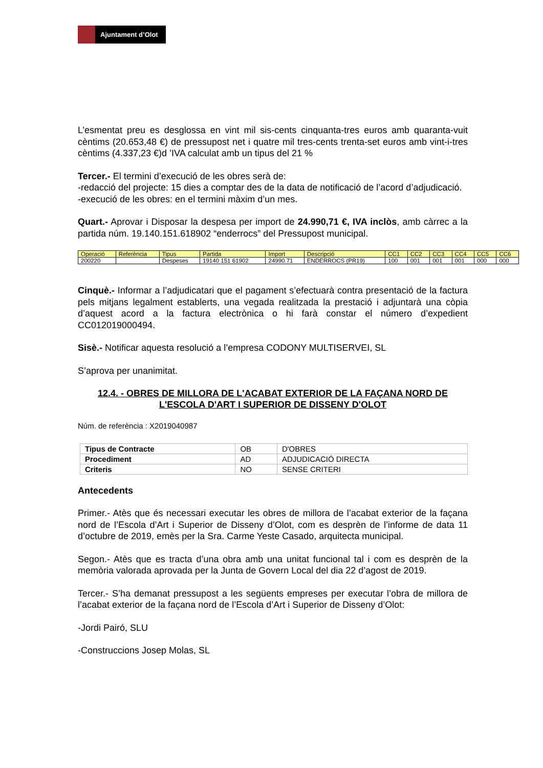Ajuntament d’Olot
L’esmentat preu es desglossa en vint mil sis-cents cinquanta-tres euros amb quaranta-vuit cèntims (20.653,48 €) de pressupost net i quatre mil tres-cents trenta-set euros amb vint-i-tres cèntims (4.337,23 €)d ’IVA calculat amb un tipus del 21 %
Tercer.- El termini d’execució de les obres serà de:
-redacció del projecte: 15 dies a comptar des de la data de notificació de l’acord d’adjudicació.
-execució de les obres: en el termini màxim d’un mes.
Quart.- Aprovar i Disposar la despesa per import de 24.990,71 €, IVA inclòs, amb càrrec a la partida núm. 19.140.151.618902 “enderrocs” del Pressupost municipal.
| Operació | Referència | Tipus | Partida | Import | Descripció | CC1 | CC2 | CC3 | CC4 | CC5 | CC6 |
| --- | --- | --- | --- | --- | --- | --- | --- | --- | --- | --- | --- |
| 200220 | | Despeses | 19140 151 61902 | 24990.71 | ENDERROCS (PR19) | 100 | 001 | 001 | 001 | 000 | 000 |
Cinquè.- Informar a l’adjudicatari que el pagament s’efectuarà contra presentació de la factura pels mitjans legalment establerts, una vegada realitzada la prestació i adjuntarà una còpia d’aquest acord a la factura electrònica o hi farà constar el número d’expedient CC012019000494.
Sisè.- Notificar aquesta resolució a l’empresa CODONY MULTISERVEI, SL
S’aprova per unanimitat.
12.4. - OBRES DE MILLORA DE L'ACABAT EXTERIOR DE LA FAÇANA NORD DE L'ESCOLA D'ART I SUPERIOR DE DISSENY D'OLOT
Núm. de referència : X2019040987
| Tipus de Contracte | OB | D'OBRES |
| Procediment | AD | ADJUDICACIÓ DIRECTA |
| Criteris | NO | SENSE CRITERI |
Antecedents
Primer.- Atès que és necessari executar les obres de millora de l’acabat exterior de la façana nord de l’Escola d’Art i Superior de Disseny d’Olot, com es desprèn de l’informe de data 11 d’octubre de 2019, emès per la Sra. Carme Yeste Casado, arquitecta municipal.
Segon.- Atès que es tracta d’una obra amb una unitat funcional tal i com es desprèn de la memòria valorada aprovada per la Junta de Govern Local del dia 22 d’agost de 2019.
Tercer.- S’ha demanat pressupost a les següents empreses per executar l’obra de millora de l’acabat exterior de la façana nord de l’Escola d’Art i Superior de Disseny d’Olot:
-Jordi Pairó, SLU
-Construccions Josep Molas, SL